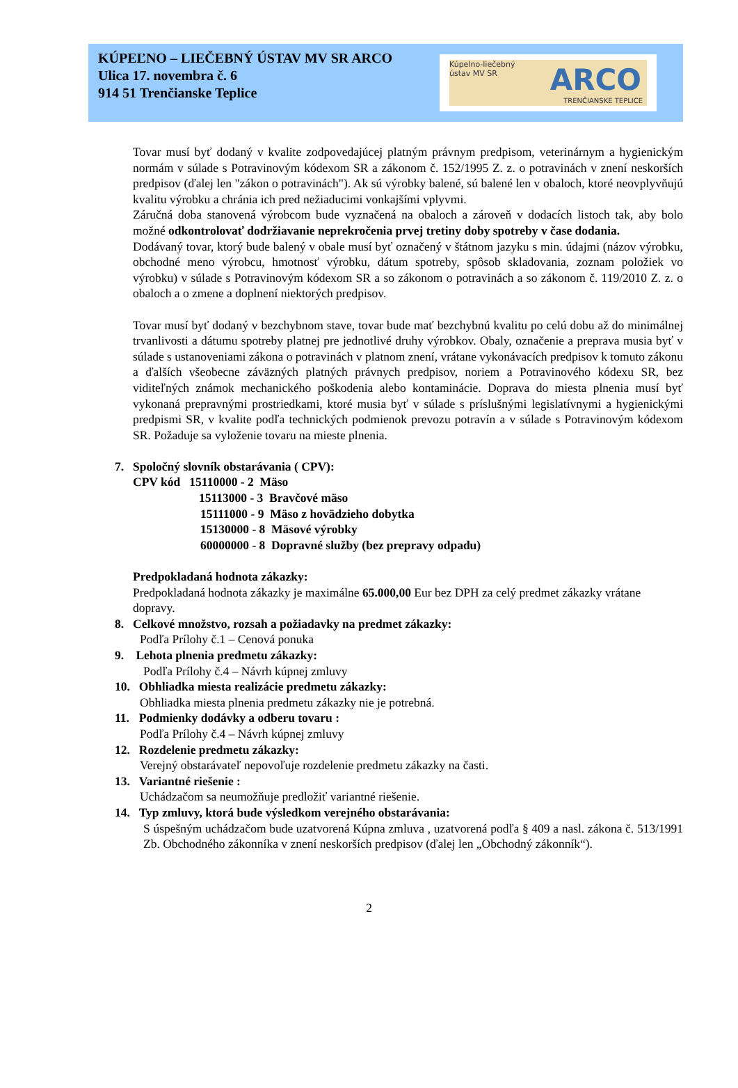KÚPEĽNO – LIEČEBNÝ ÚSTAV MV SR ARCO
Ulica 17. novembra č. 6
914 51 Trenčianske Teplice
Kúpelno-liečebný
ústav MV SR
ARCO
TRENČIANSKE TEPLICE
Tovar musí byť dodaný v kvalite zodpovedajúcej platným právnym predpisom, veterinárnym a hygienickým normám v súlade s Potravinovým kódexom SR a zákonom č. 152/1995 Z. z. o potravinách v znení neskorších predpisov (ďalej len "zákon o potravinách"). Ak sú výrobky balené, sú balené len v obaloch, ktoré neovplyvňujú kvalitu výrobku a chránia ich pred nežiaducimi vonkajšími vplyvmi.
Záručná doba stanovená výrobcom bude vyznačená na obaloch a zároveň v dodacích listoch tak, aby bolo možné odkontrolovať dodržiavanie neprekročenia prvej tretiny doby spotreby v čase dodania.
Dodávaný tovar, ktorý bude balený v obale musí byť označený v štátnom jazyku s min. údajmi (názov výrobku, obchodné meno výrobcu, hmotnosť výrobku, dátum spotreby, spôsob skladovania, zoznam položiek vo výrobku) v súlade s Potravinovým kódexom SR a so zákonom o potravinách a so zákonom č. 119/2010 Z. z. o obaloch a o zmene a doplnení niektorých predpisov.
Tovar musí byť dodaný v bezchybnom stave, tovar bude mať bezchybnú kvalitu po celú dobu až do minimálnej trvanlivosti a dátumu spotreby platnej pre jednotlivé druhy výrobkov. Obaly, označenie a preprava musia byť v súlade s ustanoveniami zákona o potravinách v platnom znení, vrátane vykonávacích predpisov k tomuto zákonu a ďalších všeobecne záväzných platných právnych predpisov, noriem a Potravinového kódexu SR, bez viditeľných známok mechanického poškodenia alebo kontaminácie. Doprava do miesta plnenia musí byť vykonaná prepravnými prostriedkami, ktoré musia byť v súlade s príslušnými legislatívnymi a hygienickými predpismi SR, v kvalite podľa technických podmienok prevozu potravín a v súlade s Potravinovým kódexom SR. Požaduje sa vyloženie tovaru na mieste plnenia.
7. Spoločný slovník obstarávania ( CPV):
CPV kód 15110000 - 2 Mäso
15113000 - 3 Bravčové mäso
15111000 - 9 Mäso z hovädzieho dobytka
15130000 - 8 Mäsové výrobky
60000000 - 8 Dopravné služby (bez prepravy odpadu)
Predpokladaná hodnota zákazky:
Predpokladaná hodnota zákazky je maximálne 65.000,00 Eur bez DPH za celý predmet zákazky vrátane dopravy.
8. Celkové množstvo, rozsah a požiadavky na predmet zákazky:
Podľa Prílohy č.1 – Cenová ponuka
9. Lehota plnenia predmetu zákazky:
Podľa Prílohy č.4 – Návrh kúpnej zmluvy
10. Obhliadka miesta realizácie predmetu zákazky:
Obhliadka miesta plnenia predmetu zákazky nie je potrebná.
11. Podmienky dodávky a odberu tovaru :
Podľa Prílohy č.4 – Návrh kúpnej zmluvy
12. Rozdelenie predmetu zákazky:
Verejný obstarávateľ nepovoľuje rozdelenie predmetu zákazky na časti.
13. Variantné riešenie :
Uchádzačom sa neumožňuje predložiť variantné riešenie.
14. Typ zmluvy, ktorá bude výsledkom verejného obstarávania:
S úspešným uchádzačom bude uzatvorená Kúpna zmluva , uzatvorená podľa § 409 a nasl. zákona č. 513/1991 Zb. Obchodného zákonníka v znení neskorších predpisov (ďalej len „Obchodný zákonník“).
2